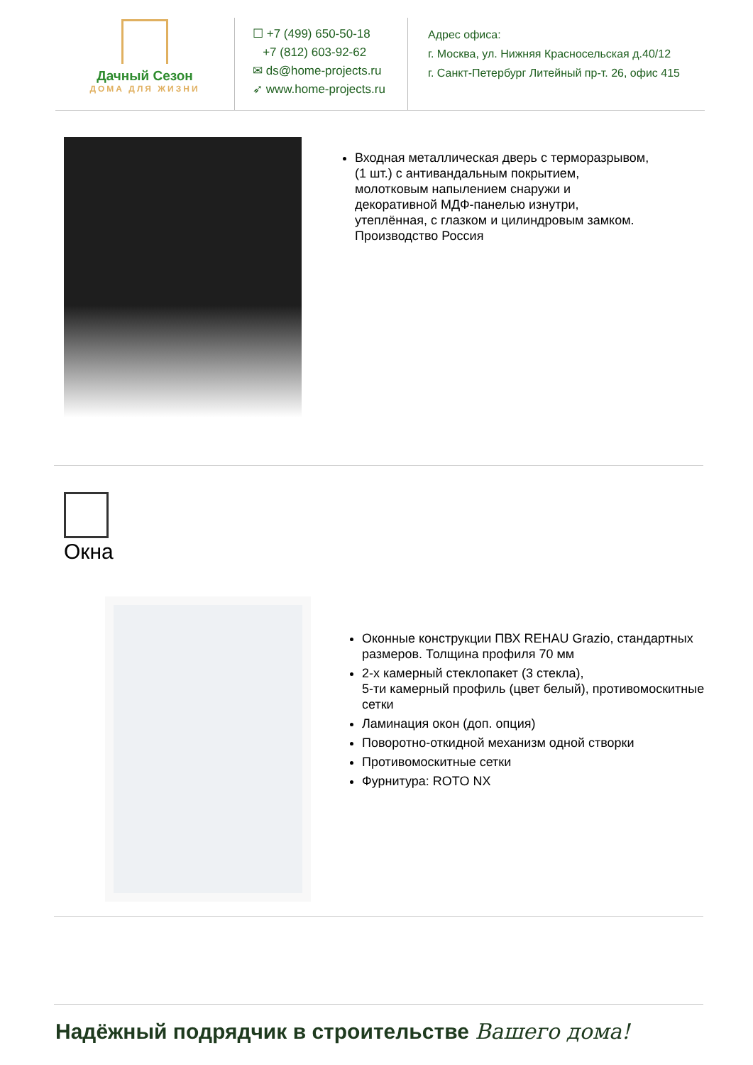Дачный Сезон
ДОМА ДЛЯ ЖИЗНИ
☐ +7 (499) 650-50-18
+7 (812) 603-92-62
✉ ds@home-projects.ru
➶ www.home-projects.ru
Адрес офиса:
г. Москва, ул. Нижняя Красносельская д.40/12
г. Санкт-Петербург Литейный пр-т. 26, офис 415
Входная металлическая дверь с терморазрывом, (1 шт.) с антивандальным покрытием, молотковым напылением снаружи и декоративной МДФ-панелью изнутри, утеплённая, с глазком и цилиндровым замком. Производство Россия
Окна
Оконные конструкции ПВХ REHAU Grazio, стандартных размеров. Толщина профиля 70 мм
2-х камерный стеклопакет (3 стекла),
5-ти камерный профиль (цвет белый), противомоскитные сетки
Ламинация окон (доп. опция)
Поворотно-откидной механизм одной створки
Противомоскитные сетки
Фурнитура: ROTO NX
Надёжный подрядчик в строительстве Вашего дома!